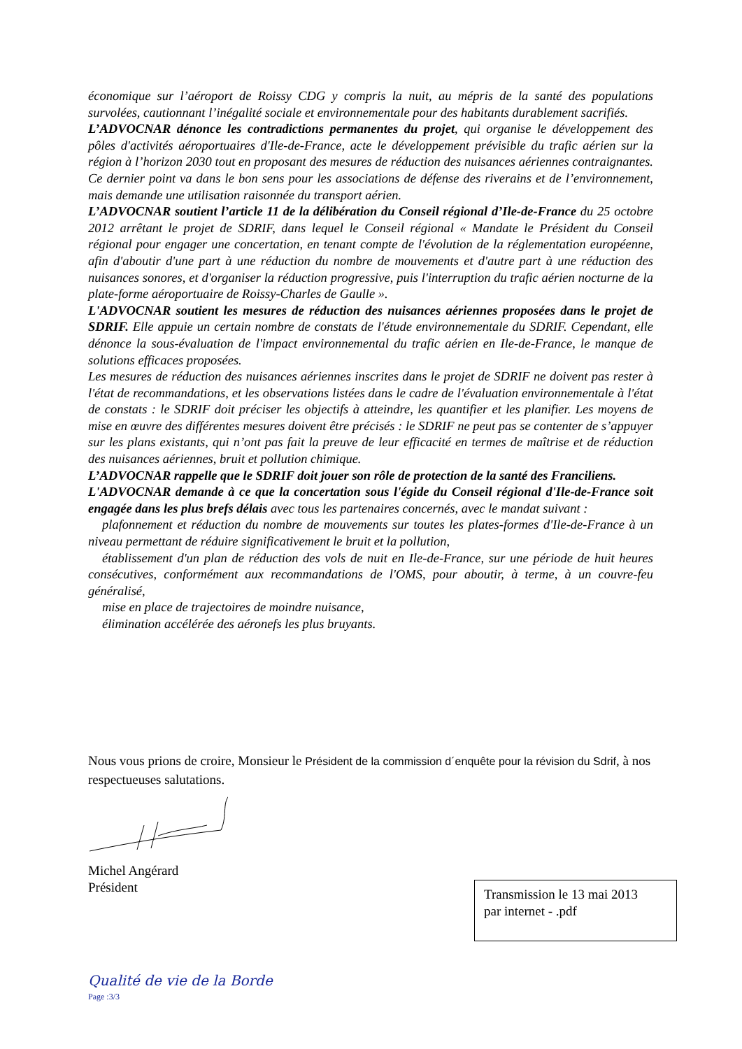économique sur l’aéroport de Roissy CDG y compris la nuit, au mépris de la santé des populations survolées, cautionnant l’inégalité sociale et environnementale pour des habitants durablement sacrifiés.
L’ADVOCNAR dénonce les contradictions permanentes du projet, qui organise le développement des pôles d'activités aéroportuaires d'Ile-de-France, acte le développement prévisible du trafic aérien sur la région à l’horizon 2030 tout en proposant des mesures de réduction des nuisances aériennes contraignantes. Ce dernier point va dans le bon sens pour les associations de défense des riverains et de l’environnement, mais demande une utilisation raisonnée du transport aérien.
L’ADVOCNAR soutient l’article 11 de la délibération du Conseil régional d’Ile-de-France du 25 octobre 2012 arrêtant le projet de SDRIF, dans lequel le Conseil régional « Mandate le Président du Conseil régional pour engager une concertation, en tenant compte de l'évolution de la réglementation européenne, afin d'aboutir d'une part à une réduction du nombre de mouvements et d'autre part à une réduction des nuisances sonores, et d'organiser la réduction progressive, puis l'interruption du trafic aérien nocturne de la plate-forme aéroportuaire de Roissy-Charles de Gaulle ».
L'ADVOCNAR soutient les mesures de réduction des nuisances aériennes proposées dans le projet de SDRIF. Elle appuie un certain nombre de constats de l'étude environnementale du SDRIF. Cependant, elle dénonce la sous-évaluation de l'impact environnemental du trafic aérien en Ile-de-France, le manque de solutions efficaces proposées.
Les mesures de réduction des nuisances aériennes inscrites dans le projet de SDRIF ne doivent pas rester à l'état de recommandations, et les observations listées dans le cadre de l'évaluation environnementale à l'état de constats : le SDRIF doit préciser les objectifs à atteindre, les quantifier et les planifier. Les moyens de mise en œuvre des différentes mesures doivent être précisés : le SDRIF ne peut pas se contenter de s’appuyer sur les plans existants, qui n’ont pas fait la preuve de leur efficacité en termes de maîtrise et de réduction des nuisances aériennes, bruit et pollution chimique.
L’ADVOCNAR rappelle que le SDRIF doit jouer son rôle de protection de la santé des Franciliens.
L'ADVOCNAR demande à ce que la concertation sous l'égide du Conseil régional d'Ile-de-France soit engagée dans les plus brefs délais avec tous les partenaires concernés, avec le mandat suivant :
plafonnement et réduction du nombre de mouvements sur toutes les plates-formes d'Ile-de-France à un niveau permettant de réduire significativement le bruit et la pollution,
établissement d'un plan de réduction des vols de nuit en Ile-de-France, sur une période de huit heures consécutives, conformément aux recommandations de l'OMS, pour aboutir, à terme, à un couvre-feu généralisé,
mise en place de trajectoires de moindre nuisance,
élimination accélérée des aéronefs les plus bruyants.
Nous vous prions de croire, Monsieur le Président de la commission d´enquête pour la révision du Sdrif, à nos respectueuses salutations.
Michel Angérard
Président
Transmission le 13 mai 2013
par internet - .pdf
Qualité de vie de la Borde
Page :3/3